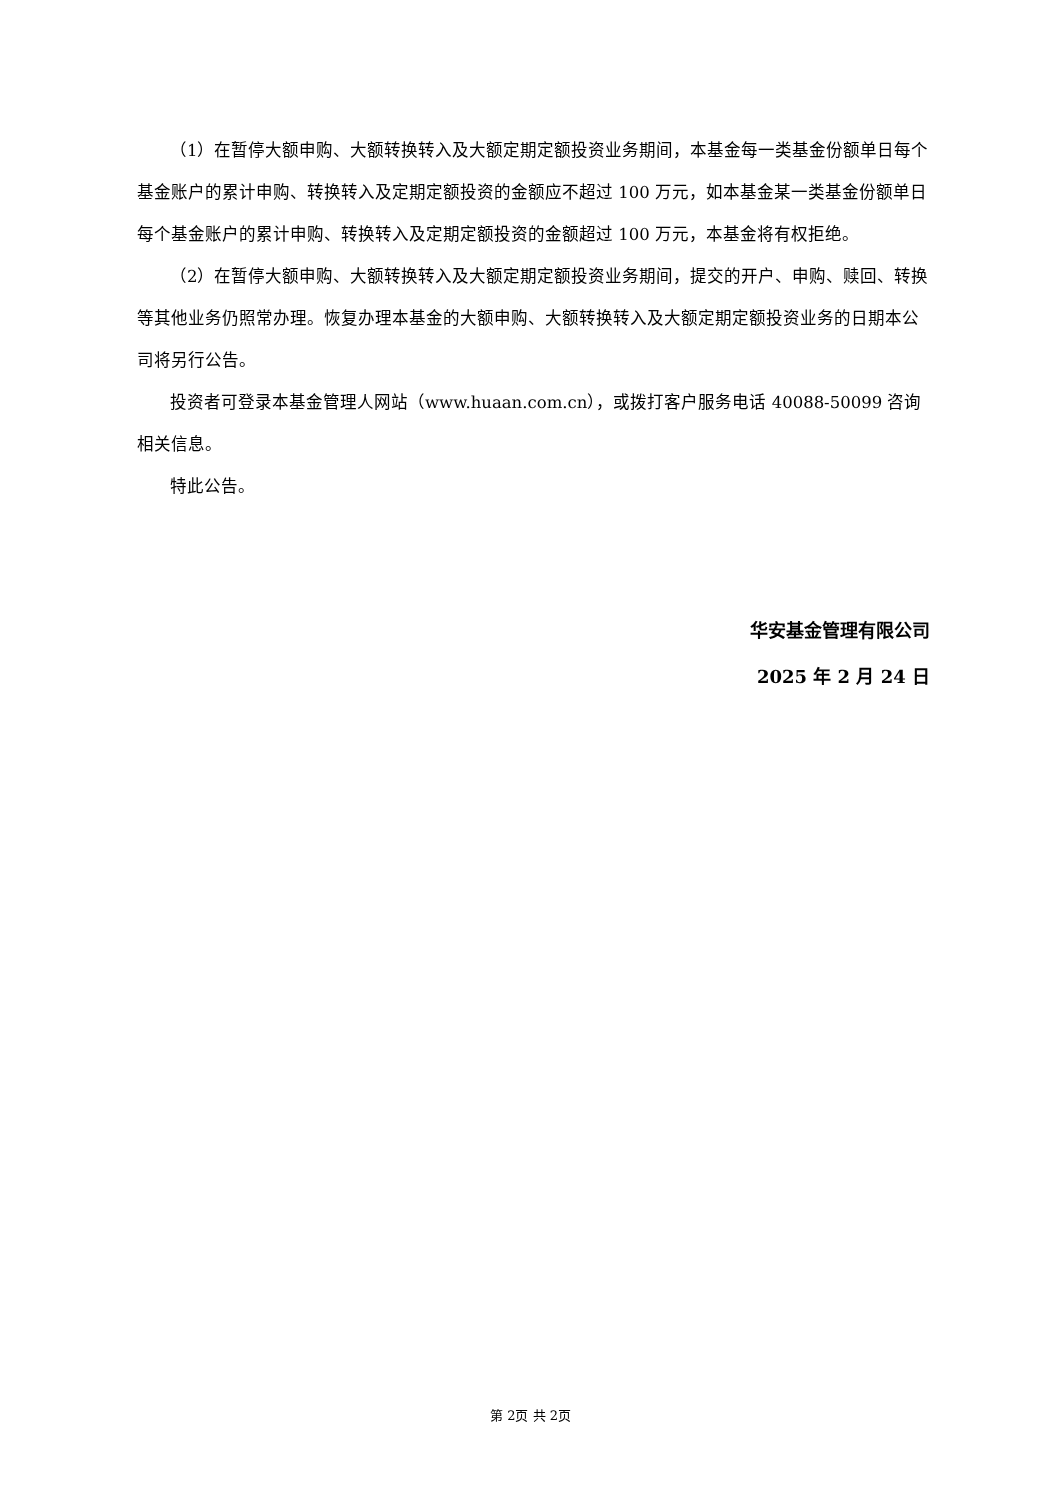（1）在暂停大额申购、大额转换转入及大额定期定额投资业务期间，本基金每一类基金份额单日每个基金账户的累计申购、转换转入及定期定额投资的金额应不超过 100 万元，如本基金某一类基金份额单日每个基金账户的累计申购、转换转入及定期定额投资的金额超过 100 万元，本基金将有权拒绝。
（2）在暂停大额申购、大额转换转入及大额定期定额投资业务期间，提交的开户、申购、赎回、转换等其他业务仍照常办理。恢复办理本基金的大额申购、大额转换转入及大额定期定额投资业务的日期本公司将另行公告。
投资者可登录本基金管理人网站（www.huaan.com.cn），或拨打客户服务电话 40088-50099 咨询相关信息。
特此公告。
华安基金管理有限公司
2025 年 2 月 24 日
第 2页 共 2页